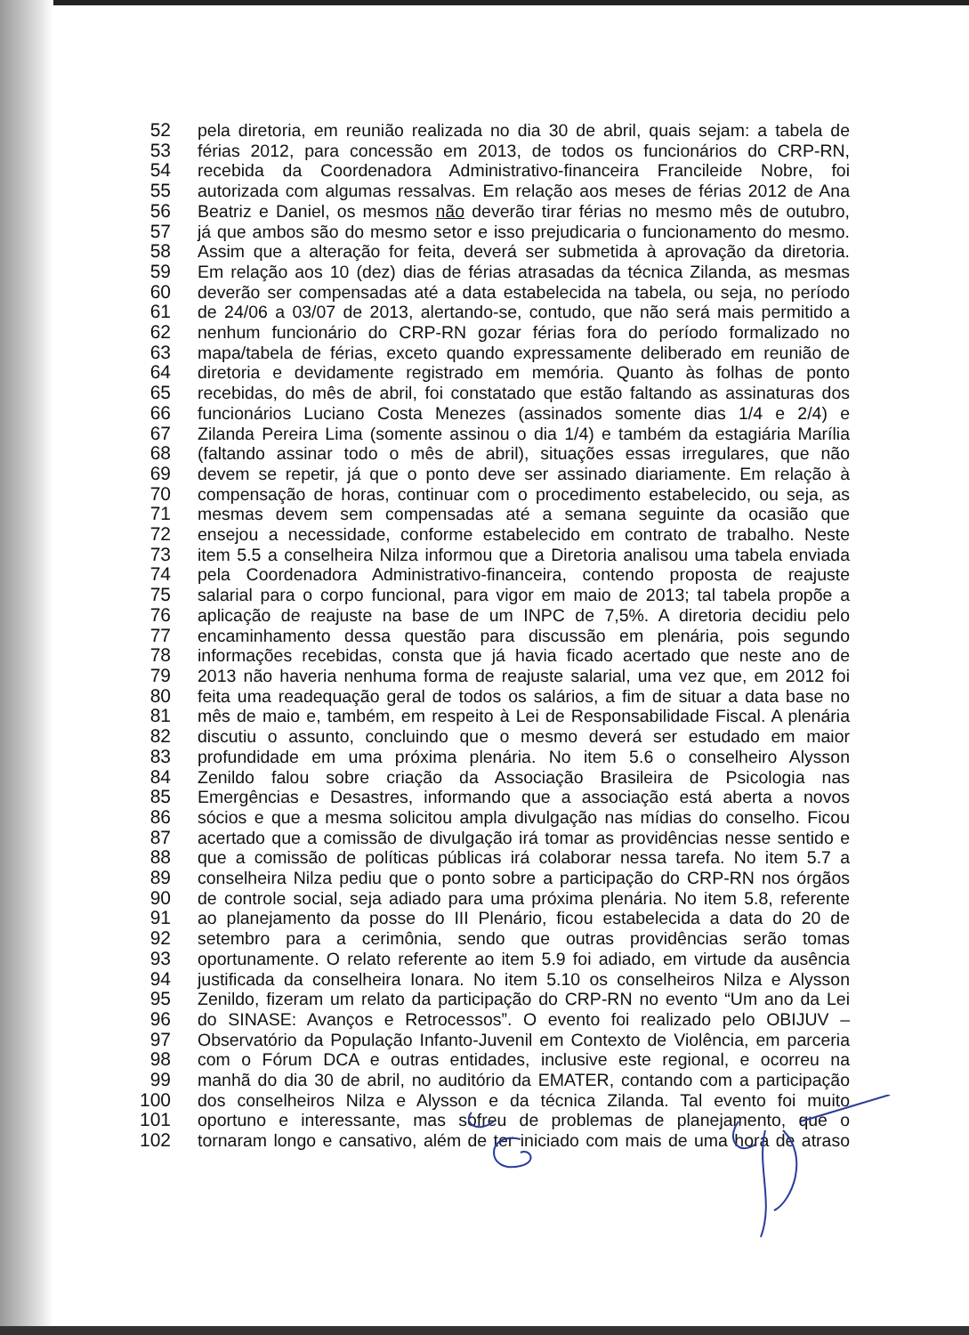52 pela diretoria, em reunião realizada no dia 30 de abril, quais sejam: a tabela de
53 férias 2012, para concessão em 2013, de todos os funcionários do CRP-RN,
54 recebida da Coordenadora Administrativo-financeira Francileide Nobre, foi
55 autorizada com algumas ressalvas. Em relação aos meses de férias 2012 de Ana
56 Beatriz e Daniel, os mesmos não deverão tirar férias no mesmo mês de outubro,
57 já que ambos são do mesmo setor e isso prejudicaria o funcionamento do mesmo.
58 Assim que a alteração for feita, deverá ser submetida à aprovação da diretoria.
59 Em relação aos 10 (dez) dias de férias atrasadas da técnica Zilanda, as mesmas
60 deverão ser compensadas até a data estabelecida na tabela, ou seja, no período
61 de 24/06 a 03/07 de 2013, alertando-se, contudo, que não será mais permitido a
62 nenhum funcionário do CRP-RN gozar férias fora do período formalizado no
63 mapa/tabela de férias, exceto quando expressamente deliberado em reunião de
64 diretoria e devidamente registrado em memória. Quanto às folhas de ponto
65 recebidas, do mês de abril, foi constatado que estão faltando as assinaturas dos
66 funcionários Luciano Costa Menezes (assinados somente dias 1/4 e 2/4) e
67 Zilanda Pereira Lima (somente assinou o dia 1/4) e também da estagiária Marília
68 (faltando assinar todo o mês de abril), situações essas irregulares, que não
69 devem se repetir, já que o ponto deve ser assinado diariamente. Em relação à
70 compensação de horas, continuar com o procedimento estabelecido, ou seja, as
71 mesmas devem sem compensadas até a semana seguinte da ocasião que
72 ensejou a necessidade, conforme estabelecido em contrato de trabalho. Neste
73 item 5.5 a conselheira Nilza informou que a Diretoria analisou uma tabela enviada
74 pela Coordenadora Administrativo-financeira, contendo proposta de reajuste
75 salarial para o corpo funcional, para vigor em maio de 2013; tal tabela propõe a
76 aplicação de reajuste na base de um INPC de 7,5%. A diretoria decidiu pelo
77 encaminhamento dessa questão para discussão em plenária, pois segundo
78 informações recebidas, consta que já havia ficado acertado que neste ano de
79 2013 não haveria nenhuma forma de reajuste salarial, uma vez que, em 2012 foi
80 feita uma readequação geral de todos os salários, a fim de situar a data base no
81 mês de maio e, também, em respeito à Lei de Responsabilidade Fiscal. A plenária
82 discutiu o assunto, concluindo que o mesmo deverá ser estudado em maior
83 profundidade em uma próxima plenária. No item 5.6 o conselheiro Alysson
84 Zenildo falou sobre criação da Associação Brasileira de Psicologia nas
85 Emergências e Desastres, informando que a associação está aberta a novos
86 sócios e que a mesma solicitou ampla divulgação nas mídias do conselho. Ficou
87 acertado que a comissão de divulgação irá tomar as providências nesse sentido e
88 que a comissão de políticas públicas irá colaborar nessa tarefa. No item 5.7 a
89 conselheira Nilza pediu que o ponto sobre a participação do CRP-RN nos órgãos
90 de controle social, seja adiado para uma próxima plenária. No item 5.8, referente
91 ao planejamento da posse do III Plenário, ficou estabelecida a data do 20 de
92 setembro para a cerimônia, sendo que outras providências serão tomas
93 oportunamente. O relato referente ao item 5.9 foi adiado, em virtude da ausência
94 justificada da conselheira Ionara. No item 5.10 os conselheiros Nilza e Alysson
95 Zenildo, fizeram um relato da participação do CRP-RN no evento “Um ano da Lei
96 do SINASE: Avanços e Retrocessos”. O evento foi realizado pelo OBIJUV –
97 Observatório da População Infanto-Juvenil em Contexto de Violência, em parceria
98 com o Fórum DCA e outras entidades, inclusive este regional, e ocorreu na
99 manhã do dia 30 de abril, no auditório da EMATER, contando com a participação
100 dos conselheiros Nilza e Alysson e da técnica Zilanda. Tal evento foi muito
101 oportuno e interessante, mas sofreu de problemas de planejamento, que o
102 tornaram longo e cansativo, além de ter iniciado com mais de uma hora de atraso